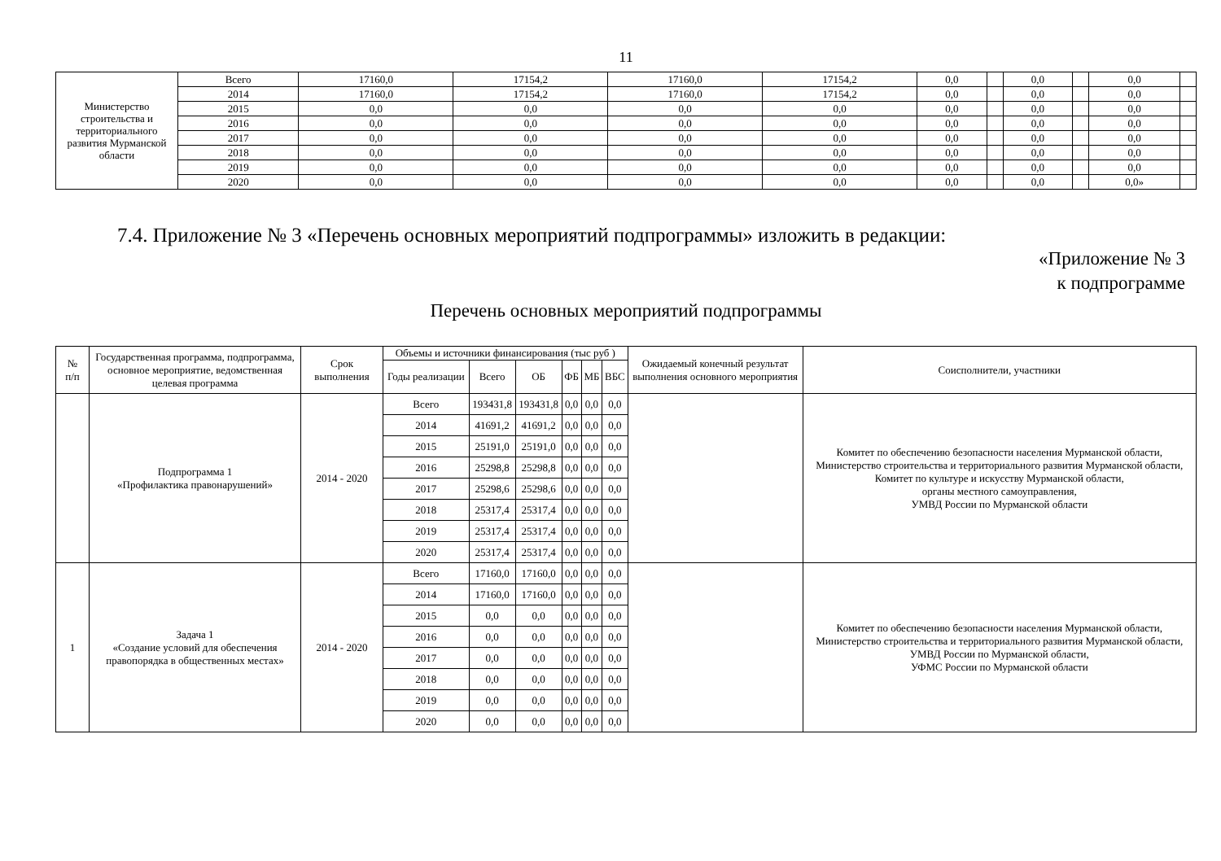11
| Министерство строительства и территориального развития Мурманской области | Всего | 17160,0 | 17154,2 | 17160,0 | 17154,2 | 0,0 | | 0,0 | | 0,0 | |
| | 2014 | 17160,0 | 17154,2 | 17160,0 | 17154,2 | 0,0 | | 0,0 | | 0,0 | |
| | 2015 | 0,0 | 0,0 | 0,0 | 0,0 | 0,0 | | 0,0 | | 0,0 | |
| | 2016 | 0,0 | 0,0 | 0,0 | 0,0 | 0,0 | | 0,0 | | 0,0 | |
| | 2017 | 0,0 | 0,0 | 0,0 | 0,0 | 0,0 | | 0,0 | | 0,0 | |
| | 2018 | 0,0 | 0,0 | 0,0 | 0,0 | 0,0 | | 0,0 | | 0,0 | |
| | 2019 | 0,0 | 0,0 | 0,0 | 0,0 | 0,0 | | 0,0 | | 0,0 | |
| | 2020 | 0,0 | 0,0 | 0,0 | 0,0 | 0,0 | | 0,0 | | 0,0» | |
7.4. Приложение № 3 «Перечень основных мероприятий подпрограммы» изложить в редакции:
«Приложение № 3
к подпрограмме
Перечень основных мероприятий подпрограммы
| № п/п | Государственная программа, подпрограмма, основное мероприятие, ведомственная целевая программа | Срок выполнения | Объемы и источники финансирования (тыс руб ) | | | | | | Ожидаемый конечный результат выполнения основного мероприятия | Соисполнители, участники |
| --- | --- | --- | --- | --- | --- | --- | --- | --- | --- | --- |
| | | | Годы реализации | Всего | ОБ | ФБ | МБ | ВБС | | |
| | Подпрограмма 1 «Профилактика правонарушений» | 2014 - 2020 | Всего | 193431,8 | 193431,8 | 0,0 | 0,0 | 0,0 | | Комитет по обеспечению безопасности населения Мурманской области, Министерство строительства и территориального развития Мурманской области, Комитет по культуре и искусству Мурманской области, органы местного самоуправления, УМВД России по Мурманской области |
| | | | 2014 | 41691,2 | 41691,2 | 0,0 | 0,0 | 0,0 | | |
| | | | 2015 | 25191,0 | 25191,0 | 0,0 | 0,0 | 0,0 | | |
| | | | 2016 | 25298,8 | 25298,8 | 0,0 | 0,0 | 0,0 | | |
| | | | 2017 | 25298,6 | 25298,6 | 0,0 | 0,0 | 0,0 | | |
| | | | 2018 | 25317,4 | 25317,4 | 0,0 | 0,0 | 0,0 | | |
| | | | 2019 | 25317,4 | 25317,4 | 0,0 | 0,0 | 0,0 | | |
| | | | 2020 | 25317,4 | 25317,4 | 0,0 | 0,0 | 0,0 | | |
| 1 | Задача 1 «Создание условий для обеспечения правопорядка в общественных местах» | 2014 - 2020 | Всего | 17160,0 | 17160,0 | 0,0 | 0,0 | 0,0 | | Комитет по обеспечению безопасности населения Мурманской области, Министерство строительства и территориального развития Мурманской области, УМВД России по Мурманской области, УФМС России по Мурманской области |
| | | | 2014 | 17160,0 | 17160,0 | 0,0 | 0,0 | 0,0 | | |
| | | | 2015 | 0,0 | 0,0 | 0,0 | 0,0 | 0,0 | | |
| | | | 2016 | 0,0 | 0,0 | 0,0 | 0,0 | 0,0 | | |
| | | | 2017 | 0,0 | 0,0 | 0,0 | 0,0 | 0,0 | | |
| | | | 2018 | 0,0 | 0,0 | 0,0 | 0,0 | 0,0 | | |
| | | | 2019 | 0,0 | 0,0 | 0,0 | 0,0 | 0,0 | | |
| | | | 2020 | 0,0 | 0,0 | 0,0 | 0,0 | 0,0 | | |